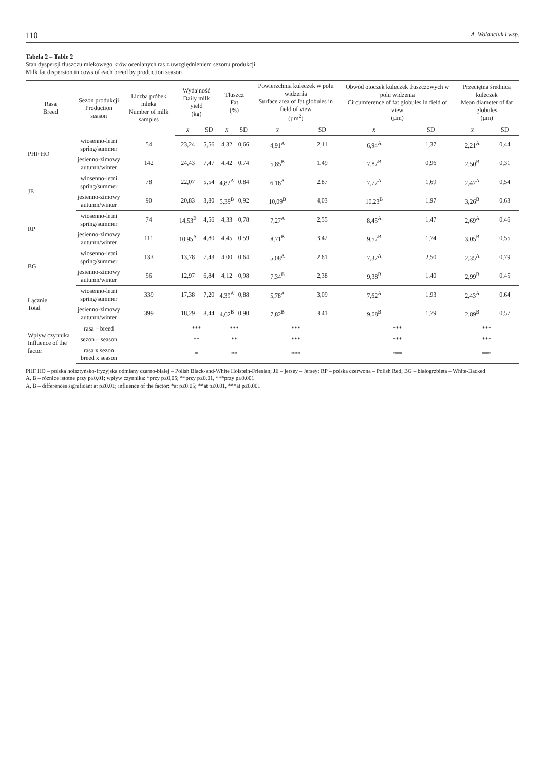110 A. Wolanciuk i wsp.
Tabela 2 – Table 2
Stan dyspersji tłuszczu mlekowego krów ocenianych ras z uwzględnieniem sezonu produkcji
Milk fat dispersion in cows of each breed by production season
| Rasa Breed | Sezon produkcji Production season | Liczba próbek mleka Number of milk samples | Wydajność Daily milk yield (kg) | | Tłuszcz Fat (%) | | Powierzchnia kuleczek w polu widzenia Surface area of fat globules in field of view (µm<sup>2</sup>) | | Obwód otoczek kuleczek tłuszczowych w polu widzenia Circumference of fat globules in field of view (µm) | | Przeciętna średnica kuleczek Mean diameter of fat globules (µm) | |
| --- | --- | --- | --- | --- | --- | --- | --- | --- | --- | --- | --- | --- |
| | | | x̄ | SD | x̄ | SD | x̄ | SD | x̄ | SD | x̄ | SD |
| PHF HO | wiosenno-letni spring/summer | 54 | 23,24 | 5,56 | 4,32 | 0,66 | 4,91<sup>A</sup> | 2,11 | 6,94<sup>A</sup> | 1,37 | 2,21<sup>A</sup> | 0,44 |
| | jesienno-zimowy autumn/winter | 142 | 24,43 | 7,47 | 4,42 | 0,74 | 5,85<sup>B</sup> | 1,49 | 7,87<sup>B</sup> | 0,96 | 2,50<sup>B</sup> | 0,31 |
| JE | wiosenno-letni spring/summer | 78 | 22,07 | 5,54 | 4,82<sup>A</sup> | 0,84 | 6,16<sup>A</sup> | 2,87 | 7,77<sup>A</sup> | 1,69 | 2,47<sup>A</sup> | 0,54 |
| | jesienno-zimowy autumn/winter | 90 | 20,83 | 3,80 | 5,39<sup>B</sup> | 0,92 | 10,09<sup>B</sup> | 4,03 | 10,23<sup>B</sup> | 1,97 | 3,26<sup>B</sup> | 0,63 |
| RP | wiosenno-letni spring/summer | 74 | 14,53<sup>B</sup> | 4,56 | 4,33 | 0,78 | 7,27<sup>A</sup> | 2,55 | 8,45<sup>A</sup> | 1,47 | 2,69<sup>A</sup> | 0,46 |
| | jesienno-zimowy autumn/winter | 111 | 10,95<sup>A</sup> | 4,80 | 4,45 | 0,59 | 8,71<sup>B</sup> | 3,42 | 9,57<sup>B</sup> | 1,74 | 3,05<sup>B</sup> | 0,55 |
| BG | wiosenno-letni spring/summer | 133 | 13,78 | 7,43 | 4,00 | 0,64 | 5,08<sup>A</sup> | 2,61 | 7,37<sup>A</sup> | 2,50 | 2,35<sup>A</sup> | 0,79 |
| | jesienno-zimowy autumn/winter | 56 | 12,97 | 6,84 | 4,12 | 0,98 | 7,34<sup>B</sup> | 2,38 | 9,38<sup>B</sup> | 1,40 | 2,99<sup>B</sup> | 0,45 |
| Łącznie Total | wiosenno-letni spring/summer | 339 | 17,38 | 7,20 | 4,39<sup>A</sup> | 0,88 | 5,78<sup>A</sup> | 3,09 | 7,62<sup>A</sup> | 1,93 | 2,43<sup>A</sup> | 0,64 |
| | jesienno-zimowy autumn/winter | 399 | 18,29 | 8,44 | 4,62<sup>B</sup> | 0,90 | 7,82<sup>B</sup> | 3,41 | 9,08<sup>B</sup> | 1,79 | 2,89<sup>B</sup> | 0,57 |
| Wpływ czynnika Influence of the factor | rasa – breed | | *** | | *** | | *** | | *** | | *** | |
| | sezon – season | | ** | | ** | | *** | | *** | | *** | |
| | rasa x sezon breed x season | | * | | ** | | *** | | *** | | *** | |
PHF HO – polska holsztyńsko-fryzyjska odmiany czarno-białej – Polish Black-and-White Holstein-Friesian; JE – jersey – Jersey; RP – polska czerwona – Polish Red; BG – białogrzbieta – White-Backed
A, B – różnice istotne przy p≤0,01; wpływ czynnika: *przy p≤0,05; **przy p≤0,01, ***przy p≤0,001
A, B – differences significant at p≤0.01; influence of the factor: *at p≤0.05; **at p≤0.01, ***at p≤0.001